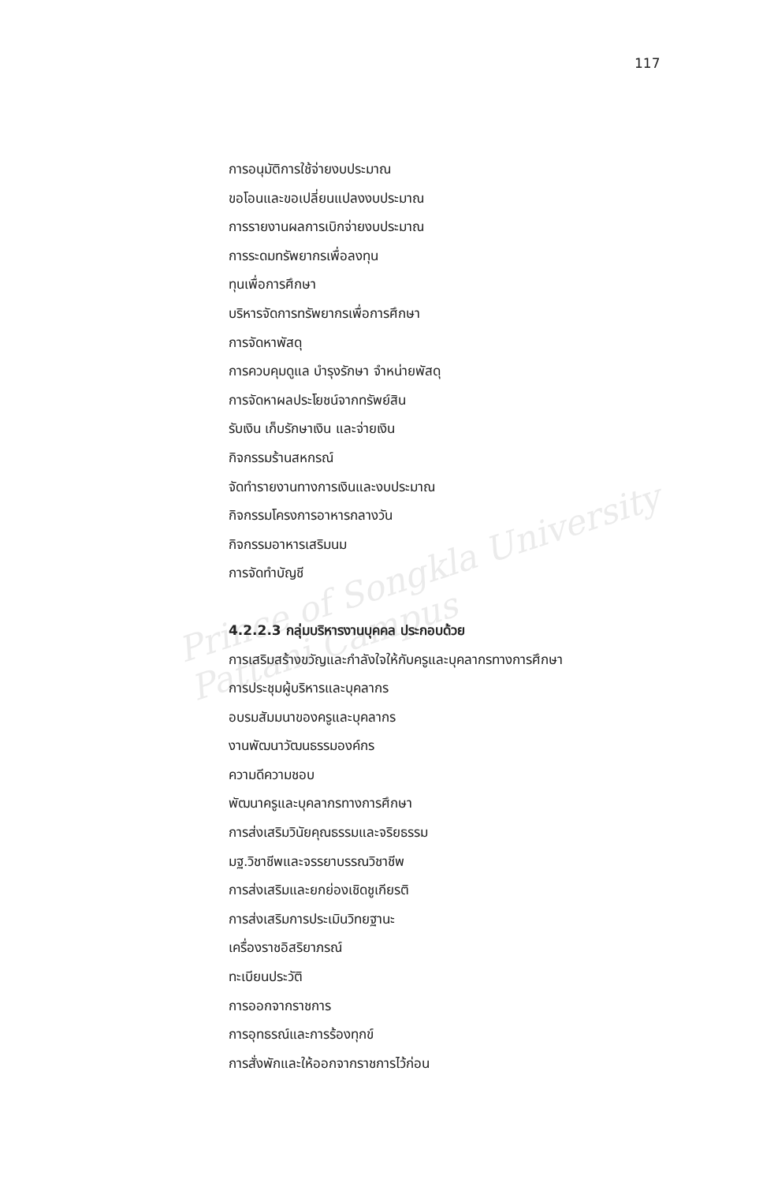Prince of Songkla University
Pattani Campus
117
การอนุมัติการใช้จ่ายงบประมาณ
ขอโอนและขอเปลี่ยนแปลงงบประมาณ
การรายงานผลการเบิกจ่ายงบประมาณ
การระดมทรัพยากรเพื่อลงทุน
ทุนเพื่อการศึกษา
บริหารจัดการทรัพยากรเพื่อการศึกษา
การจัดหาพัสดุ
การควบคุมดูแล บำรุงรักษา จำหน่ายพัสดุ
การจัดหาผลประโยชน์จากทรัพย์สิน
รับเงิน เก็บรักษาเงิน และจ่ายเงิน
กิจกรรมร้านสหกรณ์
จัดทำรายงานทางการเงินและงบประมาณ
กิจกรรมโครงการอาหารกลางวัน
กิจกรรมอาหารเสริมนม
การจัดทำบัญชี
4.2.2.3 กลุ่มบริหารงานบุคคล ประกอบด้วย
การเสริมสร้างขวัญและกำลังใจให้กับครูและบุคลากรทางการศึกษา
การประชุมผู้บริหารและบุคลากร
อบรมสัมมนาของครูและบุคลากร
งานพัฒนาวัฒนธรรมองค์กร
ความดีความชอบ
พัฒนาครูและบุคลากรทางการศึกษา
การส่งเสริมวินัยคุณธรรมและจริยธรรม
มฐ.วิชาชีพและจรรยาบรรณวิชาชีพ
การส่งเสริมและยกย่องเชิดชูเกียรติ
การส่งเสริมการประเมินวิทยฐานะ
เครื่องราชอิสริยาภรณ์
ทะเบียนประวัติ
การออกจากราชการ
การอุทธรณ์และการร้องทุกข์
การสั่งพักและให้ออกจากราชการไว้ก่อน